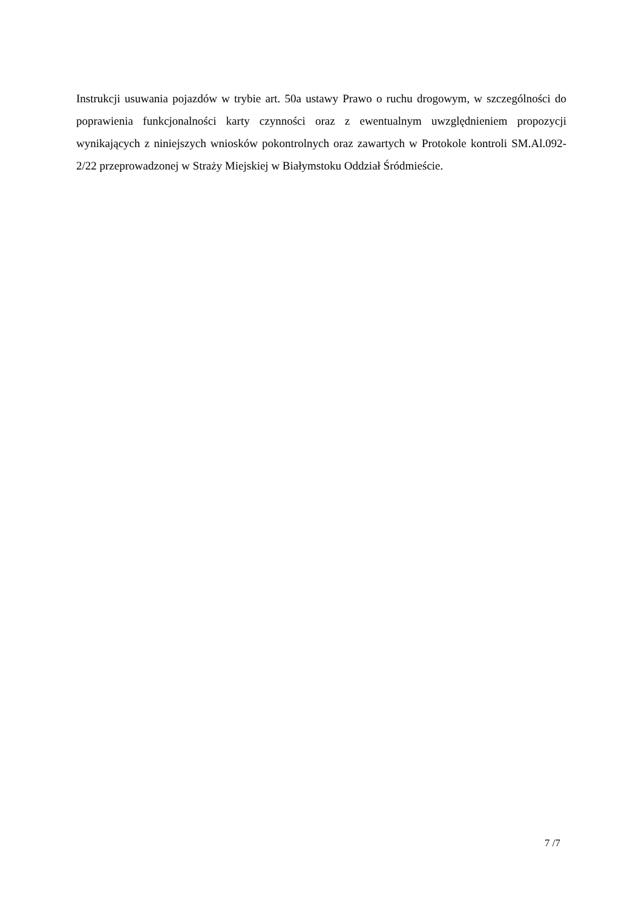Instrukcji usuwania pojazdów w trybie art. 50a ustawy Prawo o ruchu drogowym, w szczególności do poprawienia funkcjonalności karty czynności oraz z ewentualnym uwzględnieniem propozycji wynikających z niniejszych wniosków pokontrolnych oraz zawartych w Protokole kontroli SM.Al.092-2/22 przeprowadzonej w Straży Miejskiej w Białymstoku Oddział Śródmieście.
7 /7